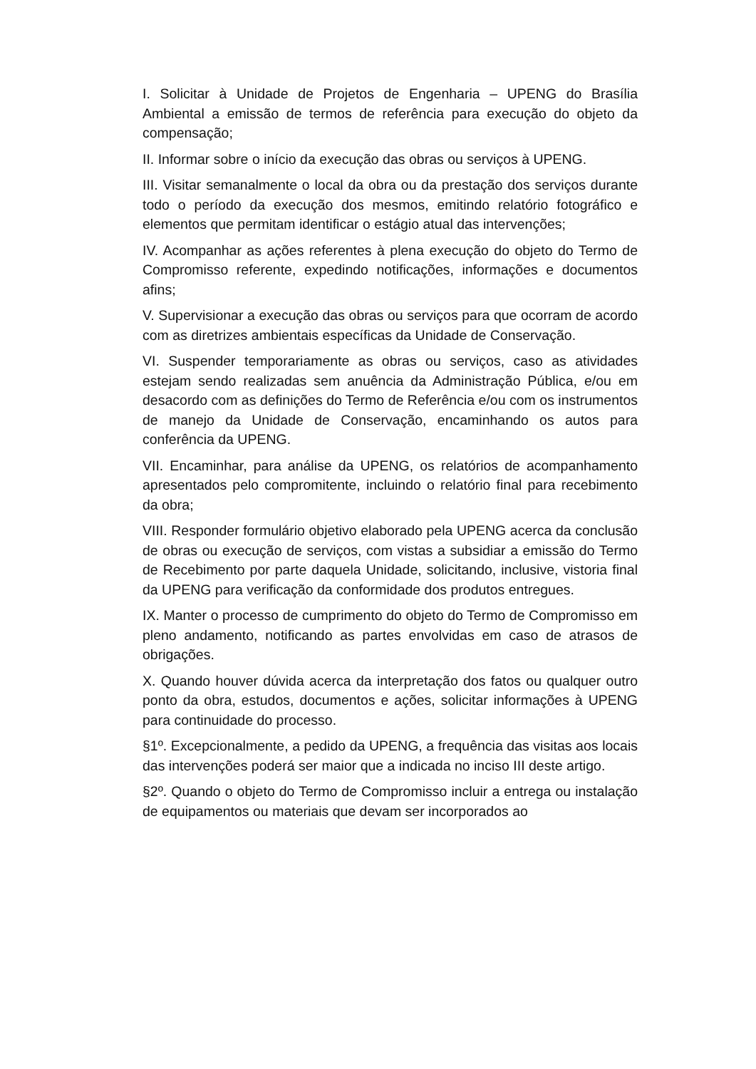I. Solicitar à Unidade de Projetos de Engenharia – UPENG do Brasília Ambiental a emissão de termos de referência para execução do objeto da compensação;
II. Informar sobre o início da execução das obras ou serviços à UPENG.
III. Visitar semanalmente o local da obra ou da prestação dos serviços durante todo o período da execução dos mesmos, emitindo relatório fotográfico e elementos que permitam identificar o estágio atual das intervenções;
IV. Acompanhar as ações referentes à plena execução do objeto do Termo de Compromisso referente, expedindo notificações, informações e documentos afins;
V. Supervisionar a execução das obras ou serviços para que ocorram de acordo com as diretrizes ambientais específicas da Unidade de Conservação.
VI. Suspender temporariamente as obras ou serviços, caso as atividades estejam sendo realizadas sem anuência da Administração Pública, e/ou em desacordo com as definições do Termo de Referência e/ou com os instrumentos de manejo da Unidade de Conservação, encaminhando os autos para conferência da UPENG.
VII. Encaminhar, para análise da UPENG, os relatórios de acompanhamento apresentados pelo compromitente, incluindo o relatório final para recebimento da obra;
VIII. Responder formulário objetivo elaborado pela UPENG acerca da conclusão de obras ou execução de serviços, com vistas a subsidiar a emissão do Termo de Recebimento por parte daquela Unidade, solicitando, inclusive, vistoria final da UPENG para verificação da conformidade dos produtos entregues.
IX. Manter o processo de cumprimento do objeto do Termo de Compromisso em pleno andamento, notificando as partes envolvidas em caso de atrasos de obrigações.
X. Quando houver dúvida acerca da interpretação dos fatos ou qualquer outro ponto da obra, estudos, documentos e ações, solicitar informações à UPENG para continuidade do processo.
§1º. Excepcionalmente, a pedido da UPENG, a frequência das visitas aos locais das intervenções poderá ser maior que a indicada no inciso III deste artigo.
§2º. Quando o objeto do Termo de Compromisso incluir a entrega ou instalação de equipamentos ou materiais que devam ser incorporados ao